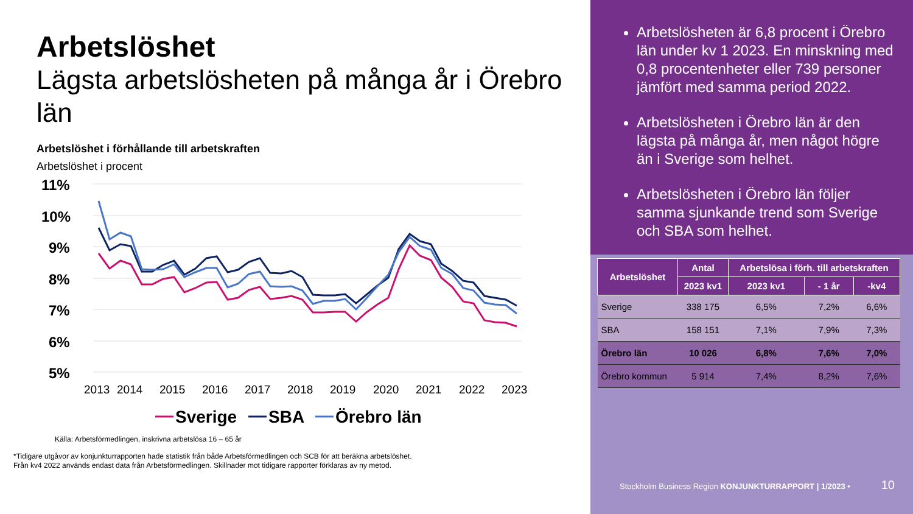Arbetslöshet
Lägsta arbetslösheten på många år i Örebro län
Arbetslöshet i förhållande till arbetskraften
Arbetslöshet i procent
11%
10%
9%
8%
7%
6%
5%
2013
2014
2015
2016
2017
2018
2019
2020
2021
2022
2023
Sverige
SBA
Örebro län
Källa: Arbetsförmedlingen, inskrivna arbetslösa 16 – 65 år
*Tidigare utgåvor av konjunkturrapporten hade statistik från både Arbetsförmedlingen och SCB för att beräkna arbetslöshet.
Från kv4 2022 används endast data från Arbetsförmedlingen. Skillnader mot tidigare rapporter förklaras av ny metod.
Arbetslösheten är 6,8 procent i Örebro län under kv 1 2023. En minskning med 0,8 procentenheter eller 739 personer jämfört med samma period 2022.
Arbetslösheten i Örebro län är den lägsta på många år, men något högre än i Sverige som helhet.
Arbetslösheten i Örebro län följer samma sjunkande trend som Sverige och SBA som helhet.
| Arbetslöshet | Antal | Arbetslösa i förh. till arbetskraften | | |
| --- | --- | --- | --- | --- |
| | 2023 kv1 | 2023 kv1 | - 1 år | -kv4 |
| Sverige | 338 175 | 6,5% | 7,2% | 6,6% |
| SBA | 158 151 | 7,1% | 7,9% | 7,3% |
| Örebro län | 10 026 | 6,8% | 7,6% | 7,0% |
| Örebro kommun | 5 914 | 7,4% | 8,2% | 7,6% |
Stockholm Business Region KONJUNKTURRAPPORT | 1/2023 •
10